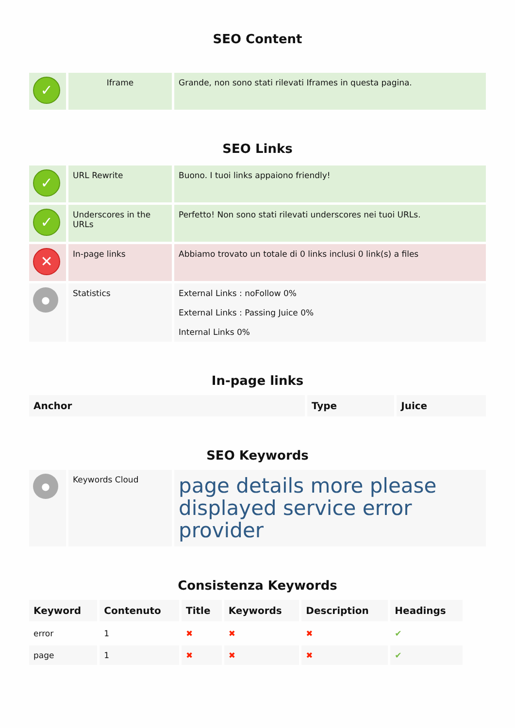SEO Content
| ✓ | Iframe | Grande, non sono stati rilevati Iframes in questa pagina. |
SEO Links
| ✓ | URL Rewrite | Buono. I tuoi links appaiono friendly! |
| ✓ | Underscores in the URLs | Perfetto! Non sono stati rilevati underscores nei tuoi URLs. |
| ✕ | In-page links | Abbiamo trovato un totale di 0 links inclusi 0 link(s) a files |
| ● | Statistics | External Links : noFollow 0% External Links : Passing Juice 0% Internal Links 0% |
In-page links
| Anchor | Type | Juice |
| --- | --- | --- |
SEO Keywords
| ● | Keywords Cloud | page details more please displayed service error provider |
Consistenza Keywords
| Keyword | Contenuto | Title | Keywords | Description | Headings |
| --- | --- | --- | --- | --- | --- |
| error | 1 | ✖ | ✖ | ✖ | ✔ |
| page | 1 | ✖ | ✖ | ✖ | ✔ |